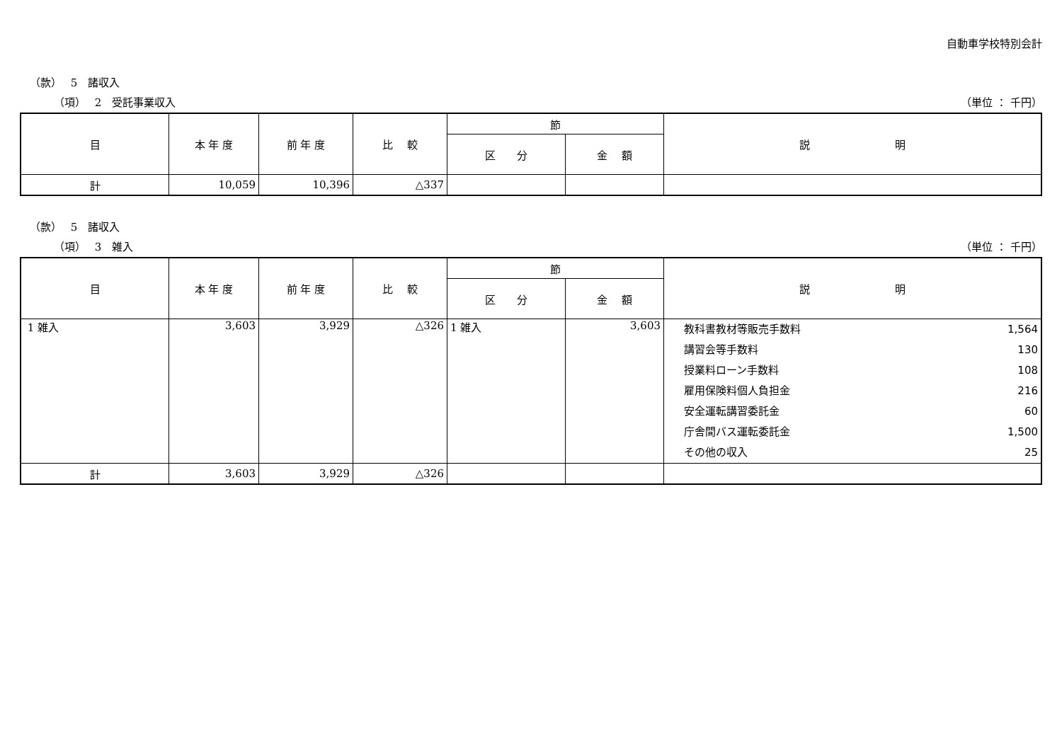自動車学校特別会計
（款）　 5　諸収入
（項）　 2　受託事業収入 （単位 ： 千円）
| 目 | 本 年 度 | 前 年 度 | 比 較 | 節 | | 説 明 |
| --- | --- | --- | --- | --- | --- | --- |
| | | | | 区 分 | 金 額 | |
| 計 | 10,059 | 10,396 | △337 | | | |
（款）　 5　諸収入
（項）　 3　雑入 （単位 ： 千円）
| 目 | 本 年 度 | 前 年 度 | 比 較 | 節 | | 説 明 |
| --- | --- | --- | --- | --- | --- | --- |
| | | | | 区 分 | 金 額 | |
| 1 雑入 | 3,603 | 3,929 | △326 | 1 雑入 | 3,603 | 教科書教材等販売手数料 1,564 講習会等手数料 130 授業料ローン手数料 108 雇用保険料個人負担金 216 安全運転講習委託金 60 庁舎間バス運転委託金 1,500 その他の収入 25 |
| 計 | 3,603 | 3,929 | △326 | | | |